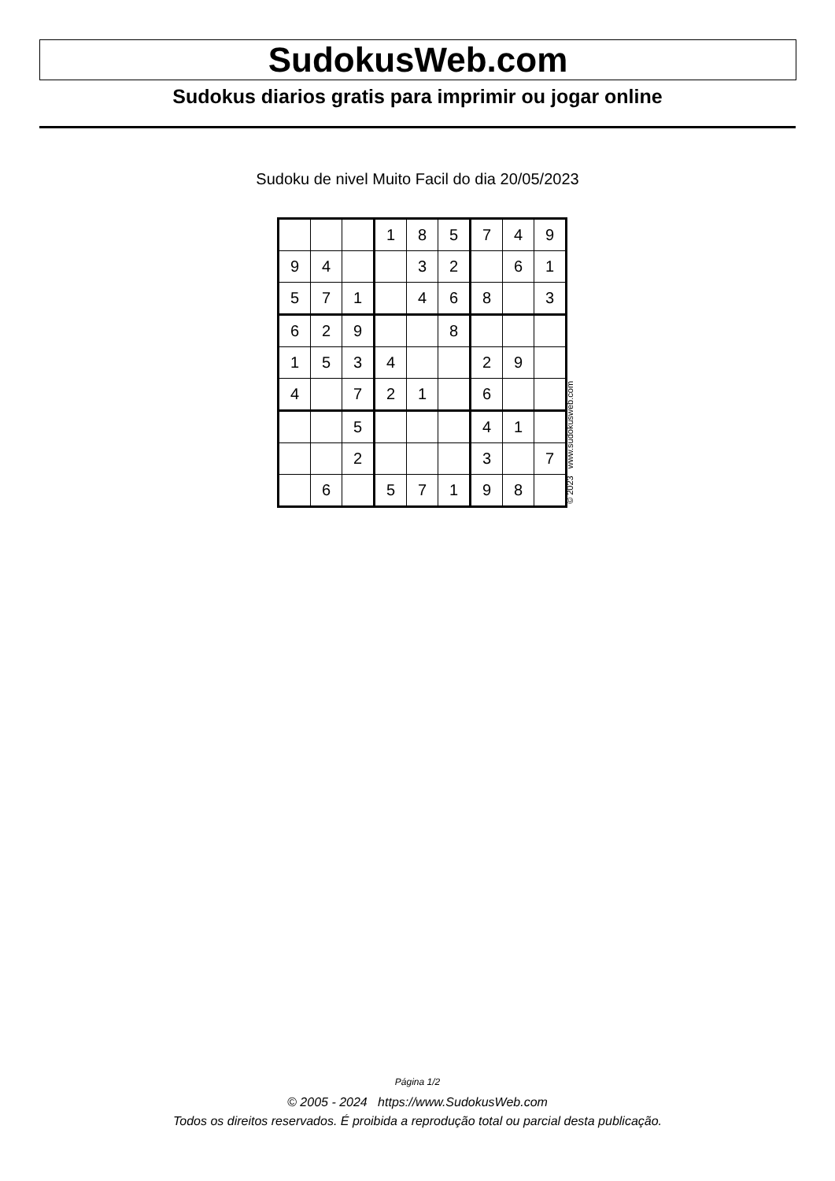SudokusWeb.com
Sudokus diarios gratis para imprimir ou jogar online
Sudoku de nivel Muito Facil do dia 20/05/2023
| | | | 1 | 8 | 5 | 7 | 4 | 9 |
| 9 | 4 | | | 3 | 2 | | 6 | 1 |
| 5 | 7 | 1 | | 4 | 6 | 8 | | 3 |
| 6 | 2 | 9 | | | 8 | | | |
| 1 | 5 | 3 | 4 | | | 2 | 9 | |
| 4 | | 7 | 2 | 1 | | 6 | | |
| | | 5 | | | | 4 | 1 | |
| | | 2 | | | | 3 | | 7 |
| | 6 | | 5 | 7 | 1 | 9 | 8 | |
© 2023 www.sudokusweb.com
Página 1/2
© 2005 - 2024 https://www.SudokusWeb.com
Todos os direitos reservados. É proibida a reprodução total ou parcial desta publicação.